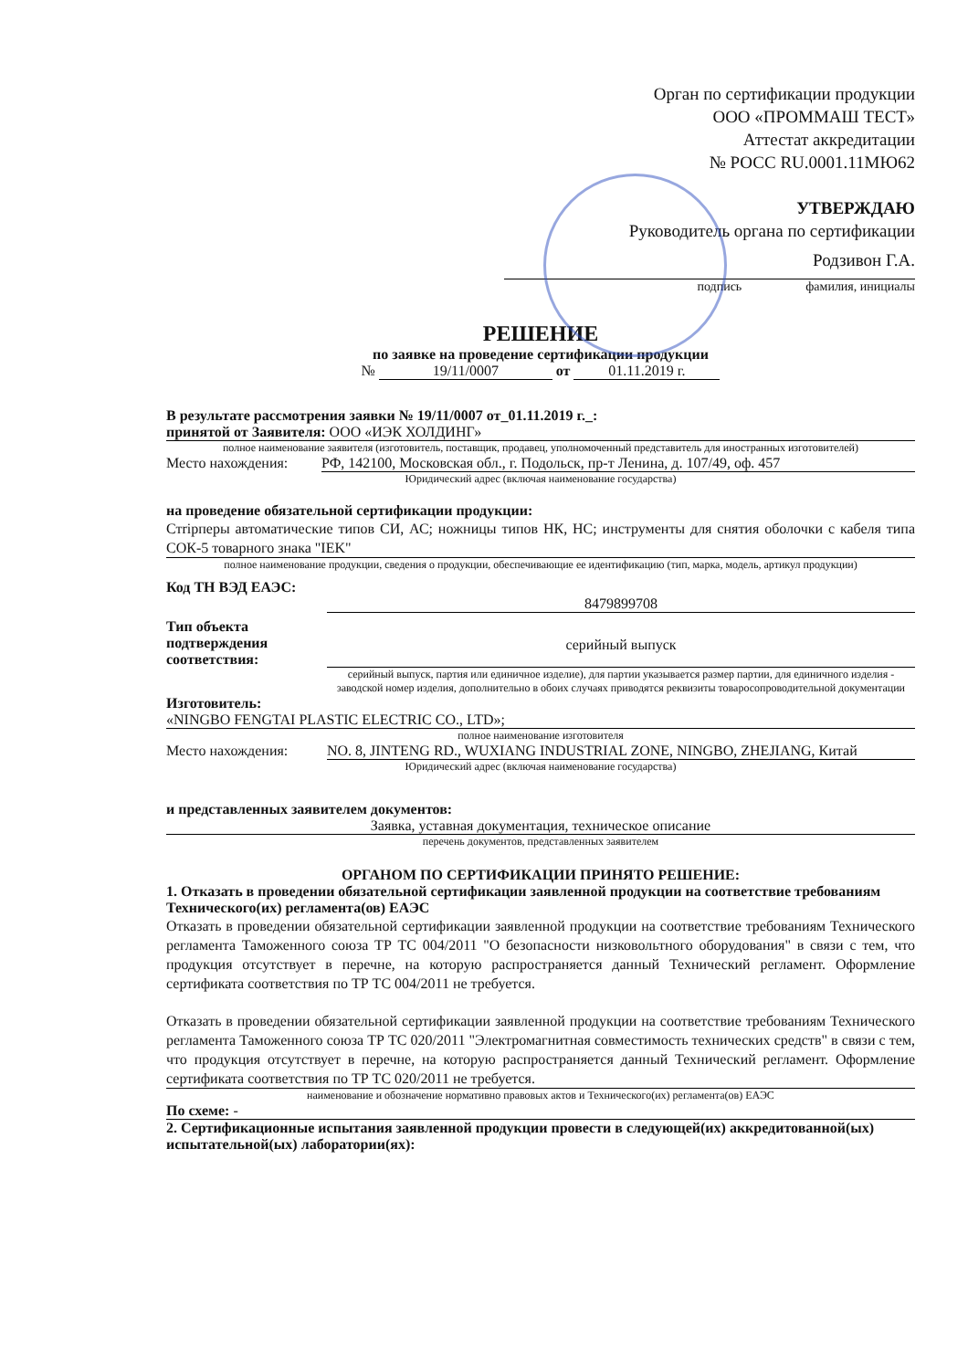Орган по сертификации продукции
ООО «ПРОММАШ ТЕСТ»
Аттестат аккредитации
№ РОСС RU.0001.11МЮ62
УТВЕРЖДАЮ
Руководитель органа по сертификации
Родзивон Г.А.
подпись фамилия, инициалы
РЕШЕНИЕ
по заявке на проведение сертификации продукции
№ 19/11/0007 от 01.11.2019 г.
В результате рассмотрения заявки № 19/11/0007 от_01.11.2019 г._:
принятой от Заявителя: ООО «ИЭК ХОЛДИНГ»
полное наименование заявителя (изготовитель, поставщик, продавец, уполномоченный представитель для иностранных изготовителей)
Место нахождения: РФ, 142100, Московская обл., г. Подольск, пр-т Ленина, д. 107/49, оф. 457
Юридический адрес (включая наименование государства)
на проведение обязательной сертификации продукции:
Стripперы автоматические типов СИ, АС; ножницы типов НК, НС; инструменты для снятия оболочки с кабеля типа СОК-5 товарного знака "IEK"
полное наименование продукции, сведения о продукции, обеспечивающие ее идентификацию (тип, марка, модель, артикул продукции)
Код ТН ВЭД ЕАЭС:
8479899708
Тип объекта подтверждения соответствия: серийный выпуск
серийный выпуск, партия или единичное изделие), для партии указывается размер партии, для единичного изделия - заводской номер изделия, дополнительно в обоих случаях приводятся реквизиты товаросопроводительной документации
Изготовитель:
«NINGBO FENGTAI PLASTIC ELECTRIC CO., LTD»;
полное наименование изготовителя
Место нахождения: NO. 8, JINTENG RD., WUXIANG INDUSTRIAL ZONE, NINGBO, ZHEJIANG, Китай
Юридический адрес (включая наименование государства)
и представленных заявителем документов:
Заявка, уставная документация, техническое описание
перечень документов, представленных заявителем
ОРГАНОМ ПО СЕРТИФИКАЦИИ ПРИНЯТО РЕШЕНИЕ:
1. Отказать в проведении обязательной сертификации заявленной продукции на соответствие требованиям Технического(их) регламента(ов) ЕАЭС
Отказать в проведении обязательной сертификации заявленной продукции на соответствие требованиям Технического регламента Таможенного союза ТР ТС 004/2011 "О безопасности низковольтного оборудования" в связи с тем, что продукция отсутствует в перечне, на которую распространяется данный Технический регламент. Оформление сертификата соответствия по ТР ТС 004/2011 не требуется.
Отказать в проведении обязательной сертификации заявленной продукции на соответствие требованиям Технического регламента Таможенного союза ТР ТС 020/2011 "Электромагнитная совместимость технических средств" в связи с тем, что продукция отсутствует в перечне, на которую распространяется данный Технический регламент. Оформление сертификата соответствия по ТР ТС 020/2011 не требуется.
наименование и обозначение нормативно правовых актов и Технического(их) регламента(ов) ЕАЭС
По схеме: -
2. Сертификационные испытания заявленной продукции провести в следующей(их) аккредитованной(ых) испытательной(ых) лаборатории(ях):